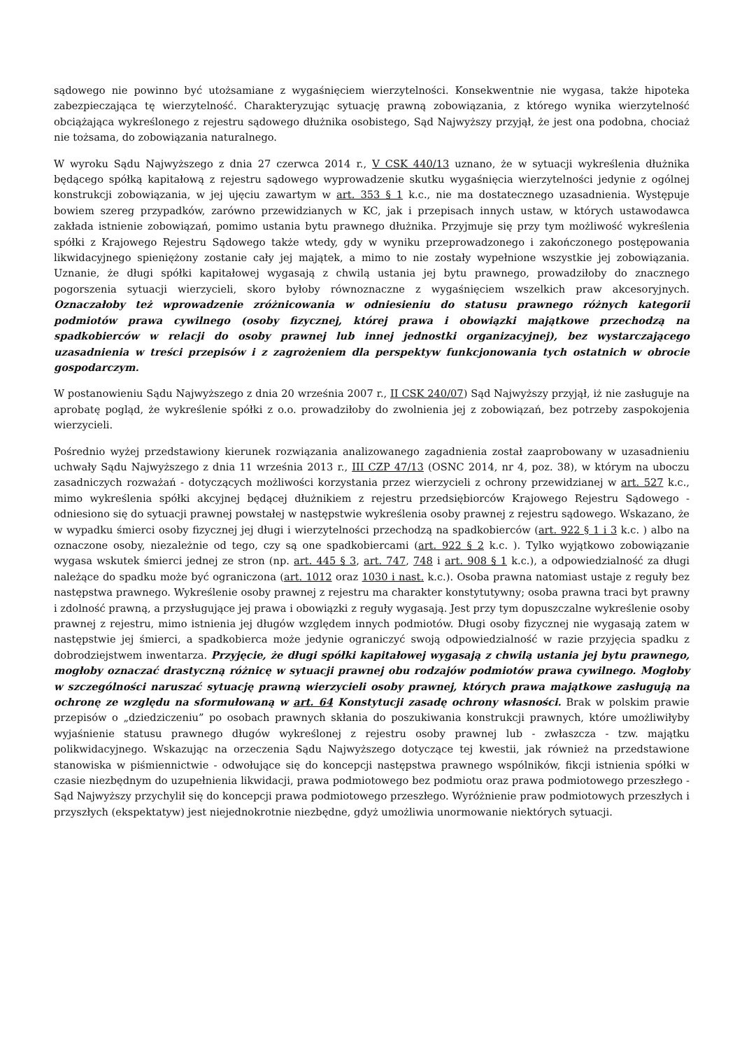sądowego nie powinno być utożsamiane z wygaśnięciem wierzytelności. Konsekwentnie nie wygasa, także hipoteka zabezpieczająca tę wierzytelność. Charakteryzując sytuację prawną zobowiązania, z którego wynika wierzytelność obciążająca wykreślonego z rejestru sądowego dłużnika osobistego, Sąd Najwyższy przyjął, że jest ona podobna, chociaż nie tożsama, do zobowiązania naturalnego.
W wyroku Sądu Najwyższego z dnia 27 czerwca 2014 r., V CSK 440/13 uznano, że w sytuacji wykreślenia dłużnika będącego spółką kapitałową z rejestru sądowego wyprowadzenie skutku wygaśnięcia wierzytelności jedynie z ogólnej konstrukcji zobowiązania, w jej ujęciu zawartym w art. 353 § 1 k.c., nie ma dostatecznego uzasadnienia. Występuje bowiem szereg przypadków, zarówno przewidzianych w KC, jak i przepisach innych ustaw, w których ustawodawca zakłada istnienie zobowiązań, pomimo ustania bytu prawnego dłużnika. Przyjmuje się przy tym możliwość wykreślenia spółki z Krajowego Rejestru Sądowego także wtedy, gdy w wyniku przeprowadzonego i zakończonego postępowania likwidacyjnego spieniężony zostanie cały jej majątek, a mimo to nie zostały wypełnione wszystkie jej zobowiązania. Uznanie, że długi spółki kapitałowej wygasają z chwilą ustania jej bytu prawnego, prowadziłoby do znacznego pogorszenia sytuacji wierzycieli, skoro byłoby równoznaczne z wygaśnięciem wszelkich praw akcesoryjnych. Oznaczałoby też wprowadzenie zróżnicowania w odniesieniu do statusu prawnego różnych kategorii podmiotów prawa cywilnego (osoby fizycznej, której prawa i obowiązki majątkowe przechodzą na spadkobierców w relacji do osoby prawnej lub innej jednostki organizacyjnej), bez wystarczającego uzasadnienia w treści przepisów i z zagrożeniem dla perspektyw funkcjonowania tych ostatnich w obrocie gospodarczym.
W postanowieniu Sądu Najwyższego z dnia 20 września 2007 r., II CSK 240/07) Sąd Najwyższy przyjął, iż nie zasługuje na aprobatę pogląd, że wykreślenie spółki z o.o. prowadziłoby do zwolnienia jej z zobowiązań, bez potrzeby zaspokojenia wierzycieli.
Pośrednio wyżej przedstawiony kierunek rozwiązania analizowanego zagadnienia został zaaprobowany w uzasadnieniu uchwały Sądu Najwyższego z dnia 11 września 2013 r., III CZP 47/13 (OSNC 2014, nr 4, poz. 38), w którym na uboczu zasadniczych rozważań - dotyczących możliwości korzystania przez wierzycieli z ochrony przewidzianej w art. 527 k.c., mimo wykreślenia spółki akcyjnej będącej dłużnikiem z rejestru przedsiębiorców Krajowego Rejestru Sądowego - odniesiono się do sytuacji prawnej powstałej w następstwie wykreślenia osoby prawnej z rejestru sądowego. Wskazano, że w wypadku śmierci osoby fizycznej jej długi i wierzytelności przechodzą na spadkobierców (art. 922 § 1 i 3 k.c. ) albo na oznaczone osoby, niezależnie od tego, czy są one spadkobiercami (art. 922 § 2 k.c. ). Tylko wyjątkowo zobowiązanie wygasa wskutek śmierci jednej ze stron (np. art. 445 § 3, art. 747, 748 i art. 908 § 1 k.c.), a odpowiedzialność za długi należące do spadku może być ograniczona (art. 1012 oraz 1030 i nast. k.c.). Osoba prawna natomiast ustaje z reguły bez następstwa prawnego. Wykreślenie osoby prawnej z rejestru ma charakter konstytutywny; osoba prawna traci byt prawny i zdolność prawną, a przysługujące jej prawa i obowiązki z reguły wygasają. Jest przy tym dopuszczalne wykreślenie osoby prawnej z rejestru, mimo istnienia jej długów względem innych podmiotów. Długi osoby fizycznej nie wygasają zatem w następstwie jej śmierci, a spadkobierca może jedynie ograniczyć swoją odpowiedzialność w razie przyjęcia spadku z dobrodziejstwem inwentarza. Przyjęcie, że długi spółki kapitałowej wygasają z chwilą ustania jej bytu prawnego, mogłoby oznaczać drastyczną różnicę w sytuacji prawnej obu rodzajów podmiotów prawa cywilnego. Mogłoby w szczególności naruszać sytuację prawną wierzycieli osoby prawnej, których prawa majątkowe zasługują na ochronę ze względu na sformułowaną w art. 64 Konstytucji zasadę ochrony własności. Brak w polskim prawie przepisów o „dziedziczeniu” po osobach prawnych skłania do poszukiwania konstrukcji prawnych, które umożliwiłyby wyjaśnienie statusu prawnego długów wykreślonej z rejestru osoby prawnej lub - zwłaszcza - tzw. majątku polikwidacyjnego. Wskazując na orzeczenia Sądu Najwyższego dotyczące tej kwestii, jak również na przedstawione stanowiska w piśmiennictwie - odwołujące się do koncepcji następstwa prawnego wspólników, fikcji istnienia spółki w czasie niezbędnym do uzupełnienia likwidacji, prawa podmiotowego bez podmiotu oraz prawa podmiotowego przeszłego - Sąd Najwyższy przychylił się do koncepcji prawa podmiotowego przeszłego. Wyróżnienie praw podmiotowych przeszłych i przyszłych (ekspektatyw) jest niejednokrotnie niezbędne, gdyż umożliwia unormowanie niektórych sytuacji.